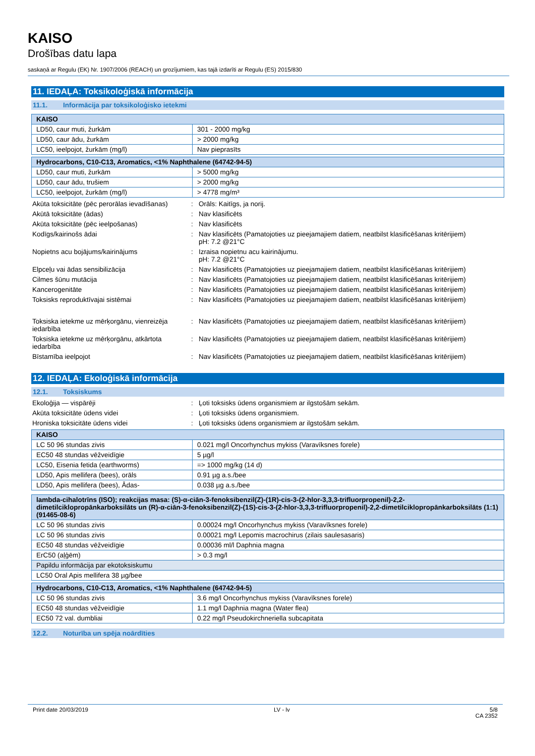KAISO
Drošības datu lapa
saskaņā ar Regulu (EK) Nr. 1907/2006 (REACH) un grozījumiem, kas tajā izdarīti ar Regulu (ES) 2015/830
11. IEDAĻA: Toksikoloģiskā informācija
11.1. Informācija par toksikoloģisko ietekmi
| KAISO | |
| --- | --- |
| LD50, caur muti, žurkām | 301 - 2000 mg/kg |
| LD50, caur ādu, žurkām | > 2000 mg/kg |
| LC50, ieelpojot, žurkām (mg/l) | Nav pieprasīts |
| Hydrocarbons, C10-C13, Aromatics, <1% Naphthalene (64742-94-5) | |
| --- | --- |
| LD50, caur muti, žurkām | > 5000 mg/kg |
| LD50, caur ādu, trušiem | > 2000 mg/kg |
| LC50, ieelpojot, žurkām (mg/l) | > 4778 mg/m³ |
Akūta toksicitāte (pēc perorālas ievadīšanas)
: Orāls: Kaitīgs, ja norij.
Akūtā toksicitāte (ādas) : Nav klasificēts
Akūta toksicitāte (pēc ieelpošanas) : Nav klasificēts
Kodīgs/kairinošs ādai : Nav klasificēts (Pamatojoties uz pieejamajiem datiem, neatbilst klasificēšanas kritērijiem)
pH: 7.2 @21°C
Nopietns acu bojājums/kairinājums : Izraisa nopietnu acu kairinājumu.
pH: 7.2 @21°C
Elpceļu vai ādas sensibilizācija : Nav klasificēts (Pamatojoties uz pieejamajiem datiem, neatbilst klasificēšanas kritērijiem)
Cilmes šūnu mutācija : Nav klasificēts (Pamatojoties uz pieejamajiem datiem, neatbilst klasificēšanas kritērijiem)
Kancerogenitāte : Nav klasificēts (Pamatojoties uz pieejamajiem datiem, neatbilst klasificēšanas kritērijiem)
Toksisks reproduktīvajai sistēmai : Nav klasificēts (Pamatojoties uz pieejamajiem datiem, neatbilst klasificēšanas kritērijiem)
Toksiska ietekme uz mērķorgānu, vienreizēja iedarbība
: Nav klasificēts (Pamatojoties uz pieejamajiem datiem, neatbilst klasificēšanas kritērijiem)
Toksiska ietekme uz mērķorgānu, atkārtota iedarbība
: Nav klasificēts (Pamatojoties uz pieejamajiem datiem, neatbilst klasificēšanas kritērijiem)
Bīstamība ieelpojot : Nav klasificēts (Pamatojoties uz pieejamajiem datiem, neatbilst klasificēšanas kritērijiem)
12. IEDAĻA: Ekoloģiskā informācija
12.1. Toksiskums
Ekoloģija — vispārēji : Ļoti toksisks ūdens organismiem ar ilgstošām sekām.
Akūta toksicitāte ūdens videi : Ļoti toksisks ūdens organismiem.
Hroniska toksicitāte ūdens videi : Ļoti toksisks ūdens organismiem ar ilgstošām sekām.
| KAISO | |
| --- | --- |
| LC 50 96 stundas zivis | 0.021 mg/l Oncorhynchus mykiss (Varavīksnes forele) |
| EC50 48 stundas vēžveidīgie | 5 µg/l |
| LC50, Eisenia fetida (earthworms) | => 1000 mg/kg (14 d) |
| LD50, Apis mellifera (bees), orāls | 0.91 µg a.s./bee |
| LD50, Apis mellifera (bees), Ādas- | 0.038 µg a.s./bee |
| lambda-cihalotrīns (ISO); reakcijas masa: (S)-α-ciān-3-fenoksibenzil(Z)-(1R)-cis-3-(2-hlor-3,3,3-trifluorpropenil)-2,2-dimetilciklopropānkarboksilāts un (R)-α-ciān-3-fenoksibenzil(Z)-(1S)-cis-3-(2-hlor-3,3,3-trifluorpropenil)-2,2-dimetilciklopropānkarboksilāts (1:1) (91465-08-6) | |
| --- | --- |
| LC 50 96 stundas zivis | 0.00024 mg/l Oncorhynchus mykiss (Varavīksnes forele) |
| LC 50 96 stundas zivis | 0.00021 mg/l Lepomis macrochirus (zilais saulesasaris) |
| EC50 48 stundas vēžveidīgie | 0.00036 ml/l Daphnia magna |
| ErC50 (aļģēm) | > 0.3 mg/l |
| Papildu informācija par ekotoksiskumu | |
| LC50 Oral Apis mellifera 38 µg/bee | |
| Hydrocarbons, C10-C13, Aromatics, <1% Naphthalene (64742-94-5) | |
| --- | --- |
| LC 50 96 stundas zivis | 3.6 mg/l Oncorhynchus mykiss (Varavīksnes forele) |
| EC50 48 stundas vēžveidīgie | 1.1 mg/l Daphnia magna (Water flea) |
| EC50 72 val. dumbliai | 0.22 mg/l Pseudokirchneriella subcapitata |
12.2. Noturība un spēja noārdīties
Print date 20/03/2019 LV - lv 5/8
CA 2352